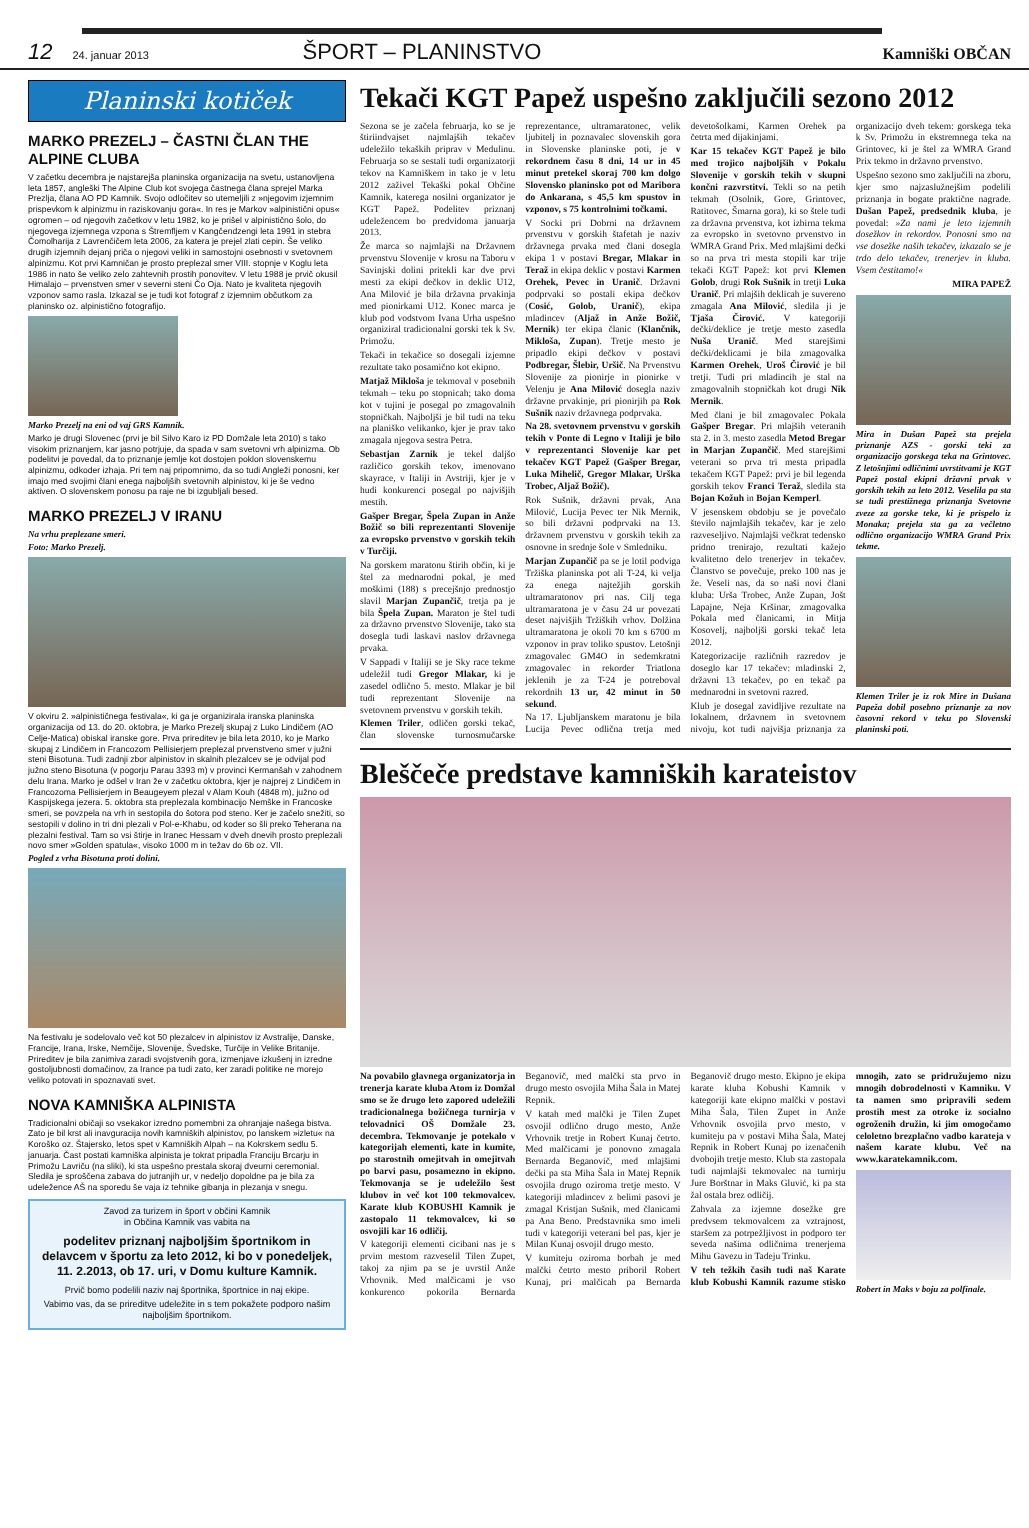12 24. januar 2013 ŠPORT – PLANINSTVO Kamniški OBČAN
Planinski kotiček
MARKO PREZELJ – ČASTNI ČLAN THE ALPINE CLUBA
V začetku decembra je najstarejša planinska organizacija na svetu, ustanovljena leta 1857, angleški The Alpine Club kot svojega častnega člana sprejel Marka Prezlja, člana AO PD Kamnik. Svojo odločitev so utemeljili z »njegovim izjemnim prispevkom k alpinizmu in raziskovanju gora«. In res je Markov »alpinistični opus« ogromen – od njegovih začetkov v letu 1982, ko je prišel v alpinistično šolo, do njegovega izjemnega vzpona s Štremfljem v Kangčendzengi leta 1991 in stebra Čomolharija z Lavrenčičem leta 2006, za katera je prejel zlati cepin. Še veliko drugih izjemnih dejanj priča o njegovi veliki in samostojni osebnosti v svetovnem alpinizmu. Kot prvi Kamničan je prosto preplezal smer VIII. stopnje v Koglu leta 1986 in nato še veliko zelo zahtevnih prostih ponovitev. V letu 1988 je prvič okusil Himalajo – prvenstven smer v severni steni Čo Oja. Nato je kvaliteta njegovih vzponov samo rasla. Izkazal se je tudi kot fotograf z izjemnim občutkom za planinsko oz. alpinistično fotografijo.
Marko Prezelj na eni od vaj GRS Kamnik.
Marko je drugi Slovenec (prvi je bil Silvo Karo iz PD Domžale leta 2010) s tako visokim priznanjem, kar jasno potrjuje, da spada v sam svetovni vrh alpinizma. Ob podelitvi je povedal, da to priznanje jemlje kot dostojen poklon slovenskemu alpinizmu, odkoder izhaja. Pri tem naj pripomnimo, da so tudi Angleži ponosni, ker imajo med svojimi člani enega najboljših svetovnih alpinistov, ki je še vedno aktiven. O slovenskem ponosu pa raje ne bi izgubljali besed.
MARKO PREZELJ V IRANU
Na vrhu preplezane smeri.
Foto: Marko Prezelj.
V okviru 2. »alpinističnega festivala«, ki ga je organizirala iranska planinska organizacija od 13. do 20. oktobra, je Marko Prezelj skupaj z Luko Lindičem (AO Celje-Matica) obiskal iranske gore. Prva prireditev je bila leta 2010, ko je Marko skupaj z Lindičem in Francozom Pellisierjem preplezal prvenstveno smer v južni steni Bisotuna. Tudi zadnji zbor alpinistov in skalnih plezalcev se je odvijal pod južno steno Bisotuna (v pogorju Parau 3393 m) v provinci Kermanšah v zahodnem delu Irana. Marko je odšel v Iran že v začetku oktobra, kjer je najprej z Lindičem in Francozoma Pellisierjem in Beaugeyem plezal v Alam Kouh (4848 m), južno od Kaspijskega jezera. 5. oktobra sta preplezala kombinacijo Nemške in Francoske smeri, se povzpela na vrh in sestopila do šotora pod steno. Ker je začelo snežiti, so sestopili v dolino in tri dni plezali v Pol-e-Khabu, od koder so šli preko Teherana na plezalni festival. Tam so vsi štirje in Iranec Hessam v dveh dnevih prosto preplezali novo smer »Golden spatula«, visoko 1000 m in težav do 6b oz. VII.
Pogled z vrha Bisotuna proti dolini.
Na festivalu je sodelovalo več kot 50 plezalcev in alpinistov iz Avstralije, Danske, Francije, Irana, Irske, Nemčije, Slovenije, Švedske, Turčije in Velike Britanije. Prireditev je bila zanimiva zaradi svojstvenih gora, izmenjave izkušenj in izredne gostoljubnosti domačinov, za Irance pa tudi zato, ker zaradi politike ne morejo veliko potovati in spoznavati svet.
NOVA KAMNIŠKA ALPINISTA
Tradicionalni običaji so vsekakor izredno pomembni za ohranjaje našega bistva. Zato je bil krst ali inavguracija novih kamniških alpinistov, po lanskem »izletu« na Koroško oz. Štajersko, letos spet v Kamniških Alpah – na Kokrskem sedlu 5. januarja. Čast postati kamniška alpinista je tokrat pripadla Franciju Brcarju in Primožu Lavriču (na sliki), ki sta uspešno prestala skoraj dveurni ceremonial. Sledila je sproščena zabava do jutranjih ur, v nedeljo dopoldne pa je bila za udeležence AŠ na sporedu še vaja iz tehnike gibanja in plezanja v snegu.
Zavod za turizem in šport v občini Kamnik
in Občina Kamnik vas vabita na
podelitev priznanj najboljšim športnikom in delavcem v športu za leto 2012, ki bo v ponedeljek, 11. 2.2013, ob 17. uri, v Domu kulture Kamnik.
Prvič bomo podelili naziv naj športnika, športnice in naj ekipe.
Vabimo vas, da se prireditve udeležite in s tem pokažete podporo našim najboljšim športnikom.
Tekači KGT Papež uspešno zaključili sezono 2012
Sezona se je začela februarja, ko se je štiriindvajset najmlajših tekačev udeležilo tekaških priprav v Medulinu. Februarja so se sestali tudi organizatorji tekov na Kamniškem in tako je v letu 2012 zaživel Tekaški pokal Občine Kamnik, katerega nosilni organizator je KGT Papež. Podelitev priznanj udeležencem bo predvidoma januarja 2013.
Že marca so najmlajši na Državnem prvenstvu Slovenije v krosu na Taboru v Savinjski dolini pritekli kar dve prvi mesti za ekipi dečkov in deklic U12, Ana Milović je bila državna prvakinja med pionirkami U12. Konec marca je klub pod vodstvom Ivana Urha uspešno organiziral tradicionalni gorski tek k Sv. Primožu.
Tekači in tekačice so dosegali izjemne rezultate tako posamično kot ekipno.
Matjaž Mikloša je tekmoval v posebnih tekmah – teku po stopnicah; tako doma kot v tujini je posegal po zmagovalnih stopničkah. Najboljši je bil tudi na teku na planiško velikanko, kjer je prav tako zmagala njegova sestra Petra.
Sebastjan Zarnik je tekel daljšo različico gorskih tekov, imenovano skayrace, v Italiji in Avstriji, kjer je v hudi konkurenci posegal po najvišjih mestih.
Gašper Bregar, Špela Zupan in Anže Božič so bili reprezentanti Slovenije za evropsko prvenstvo v gorskih tekih v Turčiji.
Na gorskem maratonu štirih občin, ki je štel za mednarodni pokal, je med moškimi (188) s precejšnjo prednostjo slavil Marjan Zupančič, tretja pa je bila Špela Zupan. Maraton je štel tudi za državno prvenstvo Slovenije, tako sta dosegla tudi laskavi naslov državnega prvaka.
V Sappadi v Italiji se je Sky race tekme udeležil tudi Gregor Mlakar, ki je zasedel odlično 5. mesto. Mlakar je bil tudi reprezentant Slovenije na svetovnem prvenstvu v gorskih tekih.
Klemen Triler, odličen gorski tekač, član slovenske turnosmučarske reprezentance, ultramaratonec, velik ljubitelj in poznavalec slovenskih gora in Slovenske planinske poti, je v rekordnem času 8 dni, 14 ur in 45 minut pretekel skoraj 700 km dolgo Slovensko planinsko pot od Maribora do Ankarana, s 45,5 km spustov in vzponov, s 75 kontrolnimi točkami.
V Socki pri Dobrni na državnem prvenstvu v gorskih štafetah je naziv državnega prvaka med člani dosegla ekipa 1 v postavi Bregar, Mlakar in Teraž in ekipa deklic v postavi Karmen Orehek, Pevec in Uranič. Državni podprvaki so postali ekipa dečkov (Cosić, Golob, Uranič), ekipa mladincev (Aljaž in Anže Božič, Mernik) ter ekipa članic (Klančnik, Mikloša, Zupan). Tretje mesto je pripadlo ekipi dečkov v postavi Podbregar, Šlebir, Uršič. Na Prvenstvu Slovenije za pionirje in pionirke v Velenju je Ana Milović dosegla naziv državne prvakinje, pri pionirjih pa Rok Sušnik naziv državnega podprvaka.
Na 28. svetovnem prvenstvu v gorskih tekih v Ponte di Legno v Italiji je bilo v reprezentanci Slovenije kar pet tekačev KGT Papež (Gašper Bregar, Luka Mihelič, Gregor Mlakar, Urška Trobec, Aljaž Božič).
Rok Sušnik, državni prvak, Ana Milović, Lucija Pevec ter Nik Mernik, so bili državni podprvaki na 13. državnem prvenstvu v gorskih tekih za osnovne in srednje šole v Smledniku.
Marjan Zupančič pa se je lotil podviga Tržiška planinska pot ali T-24, ki velja za enega najtežjih gorskih ultramaratonov pri nas. Cilj tega ultramaratona je v času 24 ur povezati deset najvišjih Tržiških vrhov. Dolžina ultramaratona je okoli 70 km s 6700 m vzponov in prav toliko spustov. Letošnji zmagovalec GM4O in sedemkratni zmagovalec in rekorder Triatlona jeklenih je za T-24 je potreboval rekordnih 13 ur, 42 minut in 50 sekund.
Na 17. Ljubljanskem maratonu je bila Lucija Pevec odlična tretja med devetošolkami, Karmen Orehek pa četrta med dijakinjami.
Kar 15 tekačev KGT Papež je bilo med trojico najboljših v Pokalu Slovenije v gorskih tekih v skupni končni razvrstitvi. Tekli so na petih tekmah (Osolnik, Gore, Grintovec, Ratitovec, Šmarna gora), ki so štele tudi za državna prvenstva, kot izbirna tekma za evropsko in svetovno prvenstvo in WMRA Grand Prix. Med mlajšimi dečki so na prva tri mesta stopili kar trije tekači KGT Papež: kot prvi Klemen Golob, drugi Rok Sušnik in tretji Luka Uranič. Pri mlajših deklicah je suvereno zmagala Ana Milović, sledila ji je Tjaša Čirović. V kategoriji dečki/deklice je tretje mesto zasedla Nuša Uranič. Med starejšimi dečki/deklicami je bila zmagovalka Karmen Orehek, Uroš Čirović je bil tretji. Tudi pri mladincih je stal na zmagovalnih stopničkah kot drugi Nik Mernik.
Med člani je bil zmagovalec Pokala Gašper Bregar. Pri mlajših veteranih sta 2. in 3. mesto zasedla Metod Bregar in Marjan Zupančič. Med starejšimi veterani so prva tri mesta pripadla tekačem KGT Papež: prvi je bil legenda gorskih tekov Franci Teraž, sledila sta Bojan Kožuh in Bojan Kemperl.
V jesenskem obdobju se je povečalo število najmlajših tekačev, kar je zelo razveseljivo. Najmlajši večkrat tedensko pridno trenirajo, rezultati kažejo kvalitetno delo trenerjev in tekačev. Članstvo se povečuje, preko 100 nas je že. Veseli nas, da so naši novi člani kluba: Urša Trobec, Anže Zupan, Jošt Lapajne, Neja Kršinar, zmagovalka Pokala med članicami, in Mitja Kosovelj, najboljši gorski tekač leta 2012.
Kategorizacije različnih razredov je doseglo kar 17 tekačev: mladinski 2, državni 13 tekačev, po en tekač pa mednarodni in svetovni razred.
Klub je dosegal zavidljive rezultate na lokalnem, državnem in svetovnem nivoju, kot tudi najvišja priznanja za organizacijo dveh tekem: gorskega teka k Sv. Primožu in ekstremnega teka na Grintovec, ki je štel za WMRA Grand Prix tekmo in državno prvenstvo.
Uspešno sezono smo zaključili na zboru, kjer smo najzaslužnejšim podelili priznanja in bogate praktične nagrade. Dušan Papež, predsednik kluba, je povedal: »Za nami je leto izjemnih dosežkov in rekordov. Ponosni smo na vse dosežke naših tekačev, izkazalo se je trdo delo tekačev, trenerjev in kluba. Vsem čestitamo!«
MIRA PAPEŽ
Mira in Dušan Papež sta prejela priznanje AZS - gorski teki za organizacijo gorskega teka na Grintovec. Z letošnjimi odličnimi uvrstitvami je KGT Papež postal ekipni državni prvak v gorskih tekih za leto 2012. Veselila pa sta se tudi prestižnega priznanja Svetovne zveze za gorske teke, ki je prispelo iz Monaka; prejela sta ga za večletno odlično organizacijo WMRA Grand Prix tekme.
Klemen Triler je iz rok Mire in Dušana Papeža dobil posebno priznanje za nov časovni rekord v teku po Slovenski planinski poti.
Bleščeče predstave kamniških karateistov
Na povabilo glavnega organizatorja in trenerja karate kluba Atom iz Domžal smo se že drugo leto zapored udeležili tradicionalnega božičnega turnirja v telovadnici OŠ Domžale 23. decembra. Tekmovanje je potekalo v kategorijah elementi, kate in kumite, po starostnih omejitvah in omejitvah po barvi pasu, posamezno in ekipno. Tekmovanja se je udeležilo šest klubov in več kot 100 tekmovalcev. Karate klub KOBUSHI Kamnik je zastopalo 11 tekmovalcev, ki so osvojili kar 16 odličij.
V kategoriji elementi cicibani nas je s prvim mestom razveselil Tilen Zupet, takoj za njim pa se je uvrstil Anže Vrhovnik. Med malčicami je vso konkurenco pokorila Bernarda Beganovič, med malčki sta prvo in drugo mesto osvojila Miha Šala in Matej Repnik.
V katah med malčki je Tilen Zupet osvojil odlično drugo mesto, Anže Vrhovnik tretje in Robert Kunaj četrto. Med malčicami je ponovno zmagala Bernarda Beganovič, med mlajšimi dečki pa sta Miha Šala in Matej Repnik osvojila drugo oziroma tretje mesto. V kategoriji mladincev z belimi pasovi je zmagal Kristjan Sušnik, med članicami pa Ana Beno. Predstavnika smo imeli tudi v kategoriji veterani bel pas, kjer je Milan Kunaj osvojil drugo mesto.
V kumiteju oziroma borbah je med malčki četrto mesto priboril Robert Kunaj, pri malčicah pa Bernarda Beganovič drugo mesto. Ekipno je ekipa karate kluba Kobushi Kamnik v kategoriji kate ekipno malčki v postavi Miha Šala, Tilen Zupet in Anže Vrhovnik osvojila prvo mesto, v kumiteju pa v postavi Miha Šala, Matej Repnik in Robert Kunaj po izenačenih dvobojih tretje mesto. Klub sta zastopala tudi najmlajši tekmovalec na turnirju Jure Borštnar in Maks Gluvić, ki pa sta žal ostala brez odličij.
Zahvala za izjemne dosežke gre predvsem tekmovalcem za vztrajnost, staršem za potrpežljivost in podporo ter seveda našima odličnima trenerjema Mihu Gavezu in Tadeju Trinku.
V teh težkih časih tudi naš Karate klub Kobushi Kamnik razume stisko mnogih, zato se pridružujemo nizu mnogih dobrodelnosti v Kamniku. V ta namen smo pripravili sedem prostih mest za otroke iz socialno ogroženih družin, ki jim omogočamo celoletno brezplačno vadbo karateja v našem karate klubu. Več na www.karatekamnik.com.
Robert in Maks v boju za polfinale.